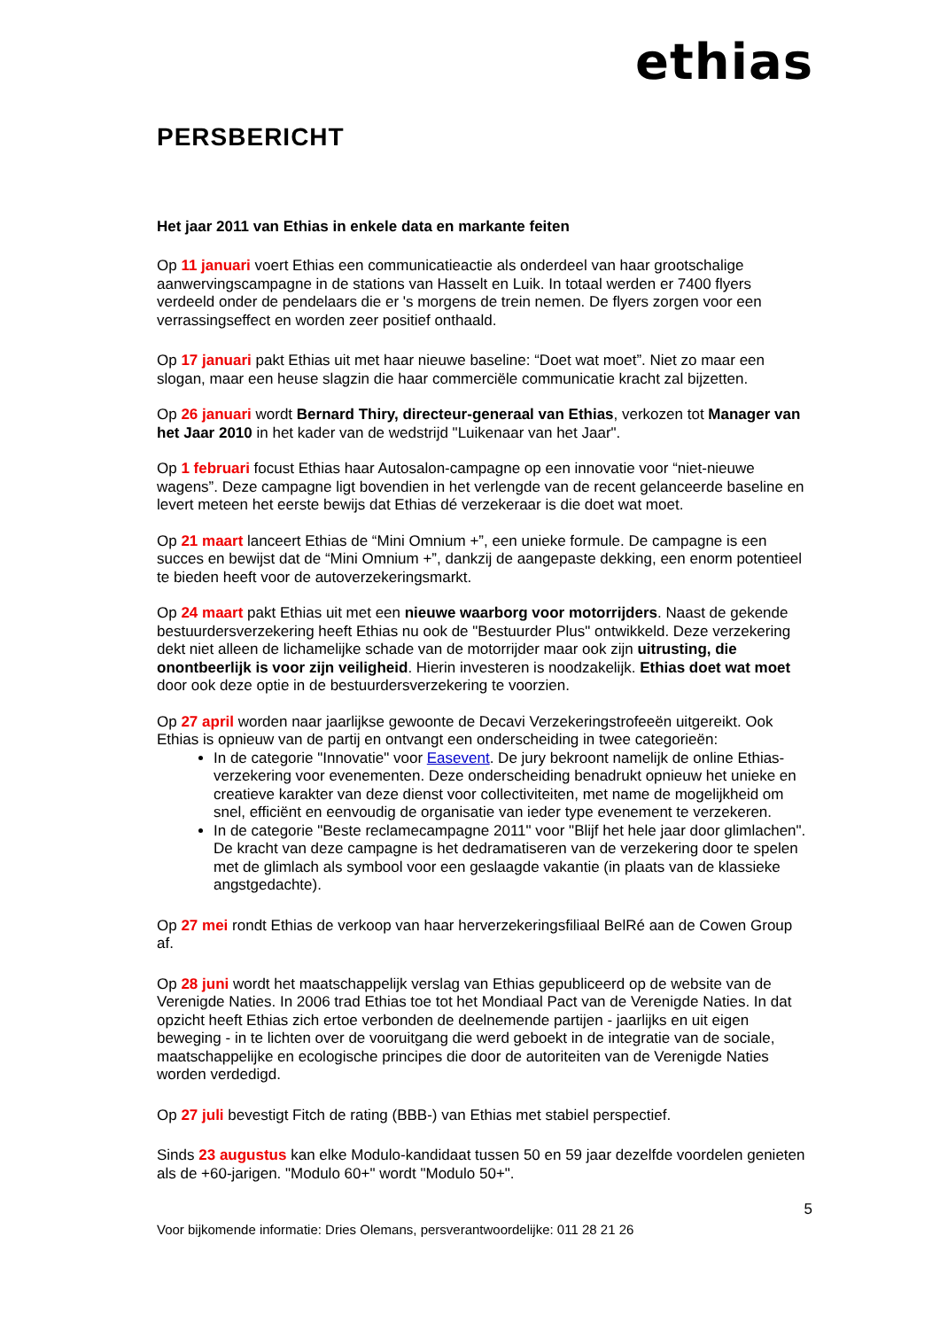ethias
PERSBERICHT
Het jaar 2011 van Ethias in enkele data en markante feiten
Op 11 januari voert Ethias een communicatieactie als onderdeel van haar grootschalige aanwervingscampagne in de stations van Hasselt en Luik. In totaal werden er 7400 flyers verdeeld onder de pendelaars die er 's morgens de trein nemen. De flyers zorgen voor een verrassingseffect en worden zeer positief onthaald.
Op 17 januari pakt Ethias uit met haar nieuwe baseline: “Doet wat moet”. Niet zo maar een slogan, maar een heuse slagzin die haar commerciële communicatie kracht zal bijzetten.
Op 26 januari wordt Bernard Thiry, directeur-generaal van Ethias, verkozen tot Manager van het Jaar 2010 in het kader van de wedstrijd "Luikenaar van het Jaar".
Op 1 februari focust Ethias haar Autosalon-campagne op een innovatie voor “niet-nieuwe wagens”. Deze campagne ligt bovendien in het verlengde van de recent gelanceerde baseline en levert meteen het eerste bewijs dat Ethias dé verzekeraar is die doet wat moet.
Op 21 maart lanceert Ethias de “Mini Omnium +”, een unieke formule. De campagne is een succes en bewijst dat de “Mini Omnium +”, dankzij de aangepaste dekking, een enorm potentieel te bieden heeft voor de autoverzekeringsmarkt.
Op 24 maart pakt Ethias uit met een nieuwe waarborg voor motorrijders. Naast de gekende bestuurdersverzekering heeft Ethias nu ook de "Bestuurder Plus" ontwikkeld. Deze verzekering dekt niet alleen de lichamelijke schade van de motorrijder maar ook zijn uitrusting, die onontbeerlijk is voor zijn veiligheid. Hierin investeren is noodzakelijk. Ethias doet wat moet door ook deze optie in de bestuurdersverzekering te voorzien.
Op 27 april worden naar jaarlijkse gewoonte de Decavi Verzekeringstrofeeën uitgereikt. Ook Ethias is opnieuw van de partij en ontvangt een onderscheiding in twee categorieën:
In de categorie "Innovatie" voor Easevent. De jury bekroont namelijk de online Ethias-verzekering voor evenementen. Deze onderscheiding benadrukt opnieuw het unieke en creatieve karakter van deze dienst voor collectiviteiten, met name de mogelijkheid om snel, efficiënt en eenvoudig de organisatie van ieder type evenement te verzekeren.
In de categorie "Beste reclamecampagne 2011" voor "Blijf het hele jaar door glimlachen". De kracht van deze campagne is het dedramatiseren van de verzekering door te spelen met de glimlach als symbool voor een geslaagde vakantie (in plaats van de klassieke angstgedachte).
Op 27 mei rondt Ethias de verkoop van haar herverzekeringsfiliaal BelRé aan de Cowen Group af.
Op 28 juni wordt het maatschappelijk verslag van Ethias gepubliceerd op de website van de Verenigde Naties. In 2006 trad Ethias toe tot het Mondiaal Pact van de Verenigde Naties. In dat opzicht heeft Ethias zich ertoe verbonden de deelnemende partijen - jaarlijks en uit eigen beweging - in te lichten over de vooruitgang die werd geboekt in de integratie van de sociale, maatschappelijke en ecologische principes die door de autoriteiten van de Verenigde Naties worden verdedigd.
Op 27 juli bevestigt Fitch de rating (BBB-) van Ethias met stabiel perspectief.
Sinds 23 augustus kan elke Modulo-kandidaat tussen 50 en 59 jaar dezelfde voordelen genieten als de +60-jarigen. "Modulo 60+" wordt "Modulo 50+".
5
Voor bijkomende informatie: Dries Olemans, persverantwoordelijke: 011 28 21 26